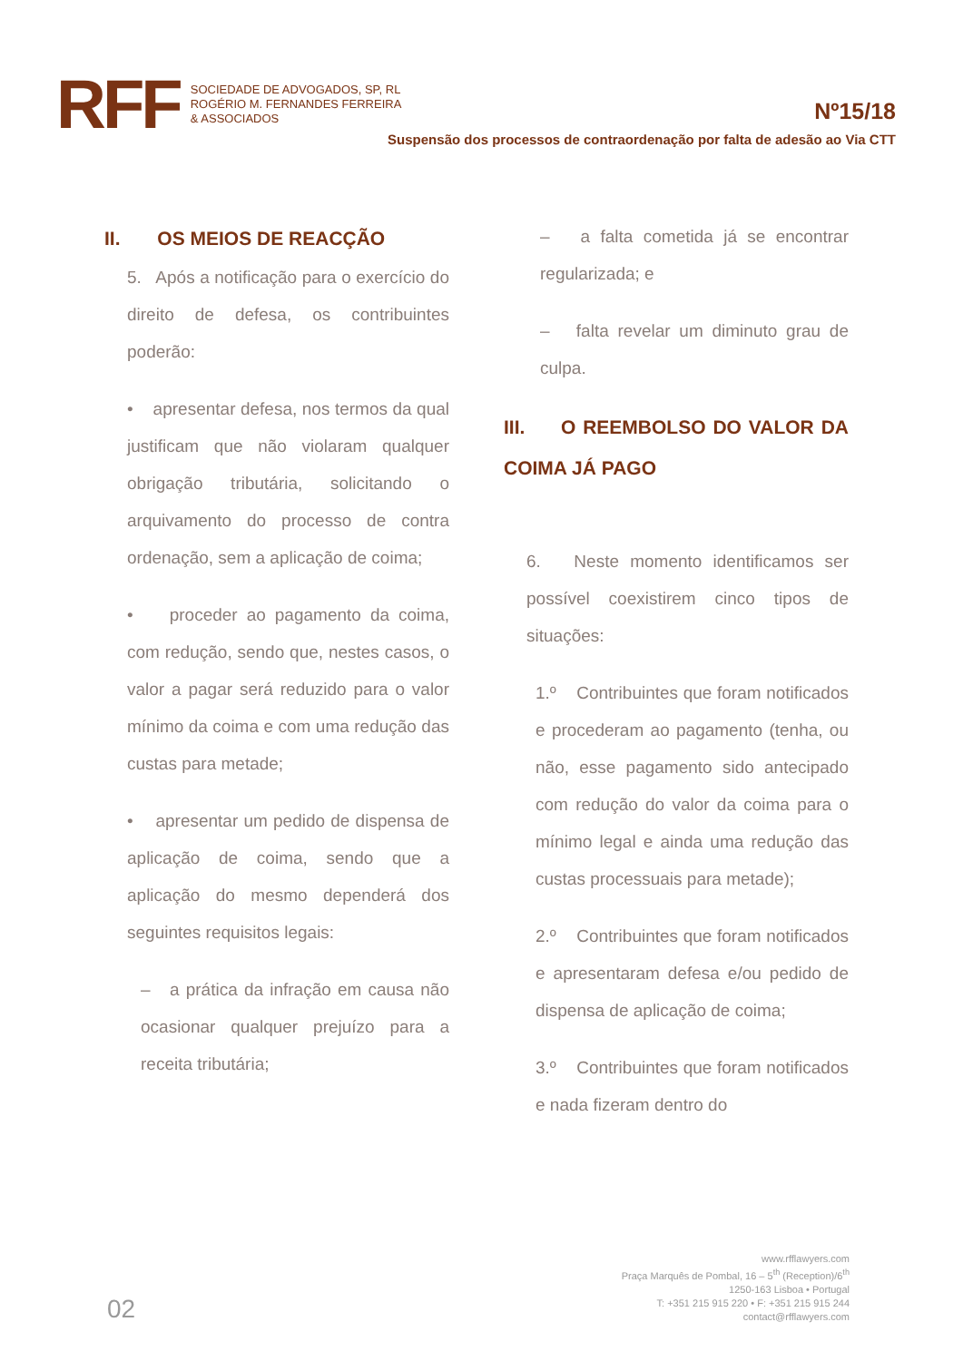RFF
SOCIEDADE DE ADVOGADOS, SP, RL
ROGÉRIO M. FERNANDES FERREIRA
& ASSOCIADOS
Nº15/18
Suspensão dos processos de contraordenação por falta de adesão ao Via CTT
II. OS MEIOS DE REACÇÃO
5. Após a notificação para o exercício do direito de defesa, os contribuintes poderão:
• apresentar defesa, nos termos da qual justificam que não violaram qualquer obrigação tributária, solicitando o arquivamento do processo de contra ordenação, sem a aplicação de coima;
• proceder ao pagamento da coima, com redução, sendo que, nestes casos, o valor a pagar será reduzido para o valor mínimo da coima e com uma redução das custas para metade;
• apresentar um pedido de dispensa de aplicação de coima, sendo que a aplicação do mesmo dependerá dos seguintes requisitos legais:
– a prática da infração em causa não ocasionar qualquer prejuízo para a receita tributária;
– a falta cometida já se encontrar regularizada; e
– falta revelar um diminuto grau de culpa.
III. O REEMBOLSO DO VALOR DA COIMA JÁ PAGO
6. Neste momento identificamos ser possível coexistirem cinco tipos de situações:
1.º Contribuintes que foram notificados e procederam ao pagamento (tenha, ou não, esse pagamento sido antecipado com redução do valor da coima para o mínimo legal e ainda uma redução das custas processuais para metade);
2.º Contribuintes que foram notificados e apresentaram defesa e/ou pedido de dispensa de aplicação de coima;
3.º Contribuintes que foram notificados e nada fizeram dentro do
02
www.rfflawyers.com
Praça Marquês de Pombal, 16 – 5<sup>th</sup> (Reception)/6<sup>th</sup>
1250-163 Lisboa • Portugal
T: +351 215 915 220 • F: +351 215 915 244
contact@rfflawyers.com